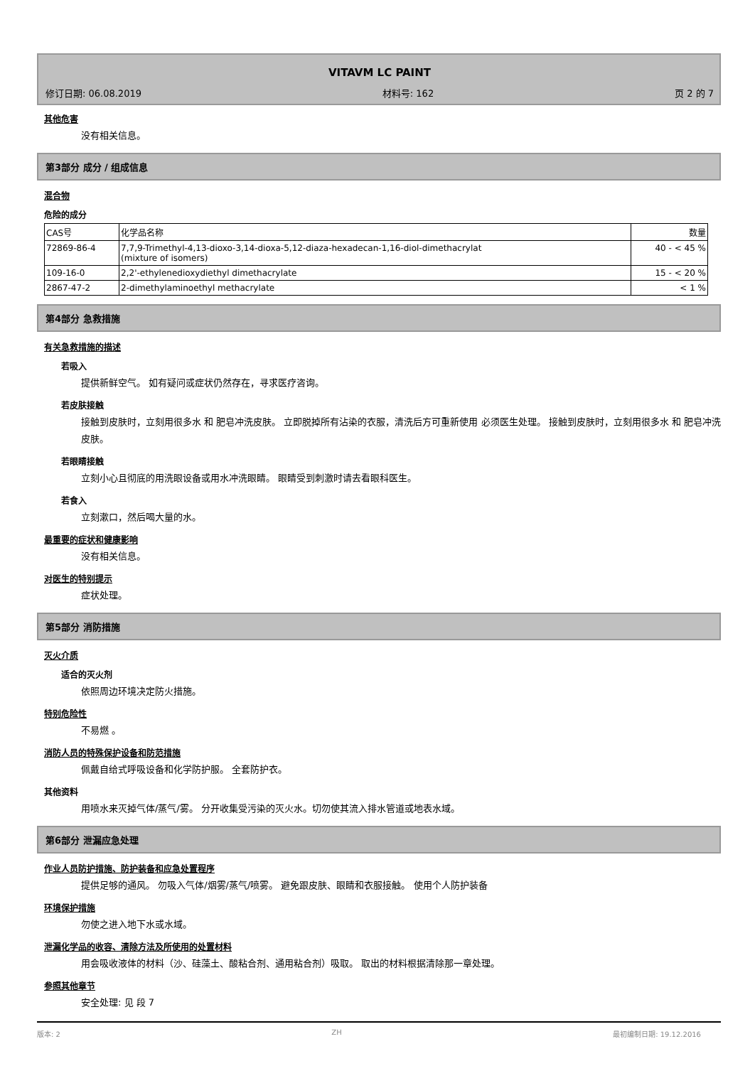VITAVM LC PAINT
修订日期: 06.08.2019 材料号: 162 页 2 的 7
其他危害
没有相关信息。
第3部分 成分 / 组成信息
混合物
危险的成分
| CAS号 | 化学品名称 | 数量 |
| 72869-86-4 | 7,7,9-Trimethyl-4,13-dioxo-3,14-dioxa-5,12-diaza-hexadecan-1,16-diol-dimethacrylat (mixture of isomers) | 40 - < 45 % |
| 109-16-0 | 2,2'-ethylenedioxydiethyl dimethacrylate | 15 - < 20 % |
| 2867-47-2 | 2-dimethylaminoethyl methacrylate | < 1 % |
第4部分 急救措施
有关急救措施的描述
若吸入
提供新鲜空气。 如有疑问或症状仍然存在，寻求医疗咨询。
若皮肤接触
接触到皮肤时，立刻用很多水 和 肥皂冲洗皮肤。 立即脱掉所有沾染的衣服，清洗后方可重新使用 必须医生处理。 接触到皮肤时，立刻用很多水 和 肥皂冲洗皮肤。
若眼睛接触
立刻小心且彻底的用洗眼设备或用水冲洗眼睛。 眼睛受到刺激时请去看眼科医生。
若食入
立刻漱口，然后喝大量的水。
最重要的症状和健康影响
没有相关信息。
对医生的特别提示
症状处理。
第5部分 消防措施
灭火介质
适合的灭火剂
依照周边环境决定防火措施。
特别危险性
不易燃 。
消防人员的特殊保护设备和防范措施
佩戴自给式呼吸设备和化学防护服。 全套防护衣。
其他资料
用喷水来灭掉气体/蒸气/雾。 分开收集受污染的灭火水。切勿使其流入排水管道或地表水域。
第6部分 泄漏应急处理
作业人员防护措施、防护装备和应急处置程序
提供足够的通风。 勿吸入气体/烟雾/蒸气/喷雾。 避免跟皮肤、眼睛和衣服接触。 使用个人防护装备
环境保护措施
勿使之进入地下水或水域。
泄漏化学品的收容、清除方法及所使用的处置材料
用会吸收液体的材料（沙、硅藻土、酸粘合剂、通用粘合剂）吸取。 取出的材料根据清除那一章处理。
参照其他章节
安全处理: 见 段 7
版本: 2 ZH 最初编制日期: 19.12.2016